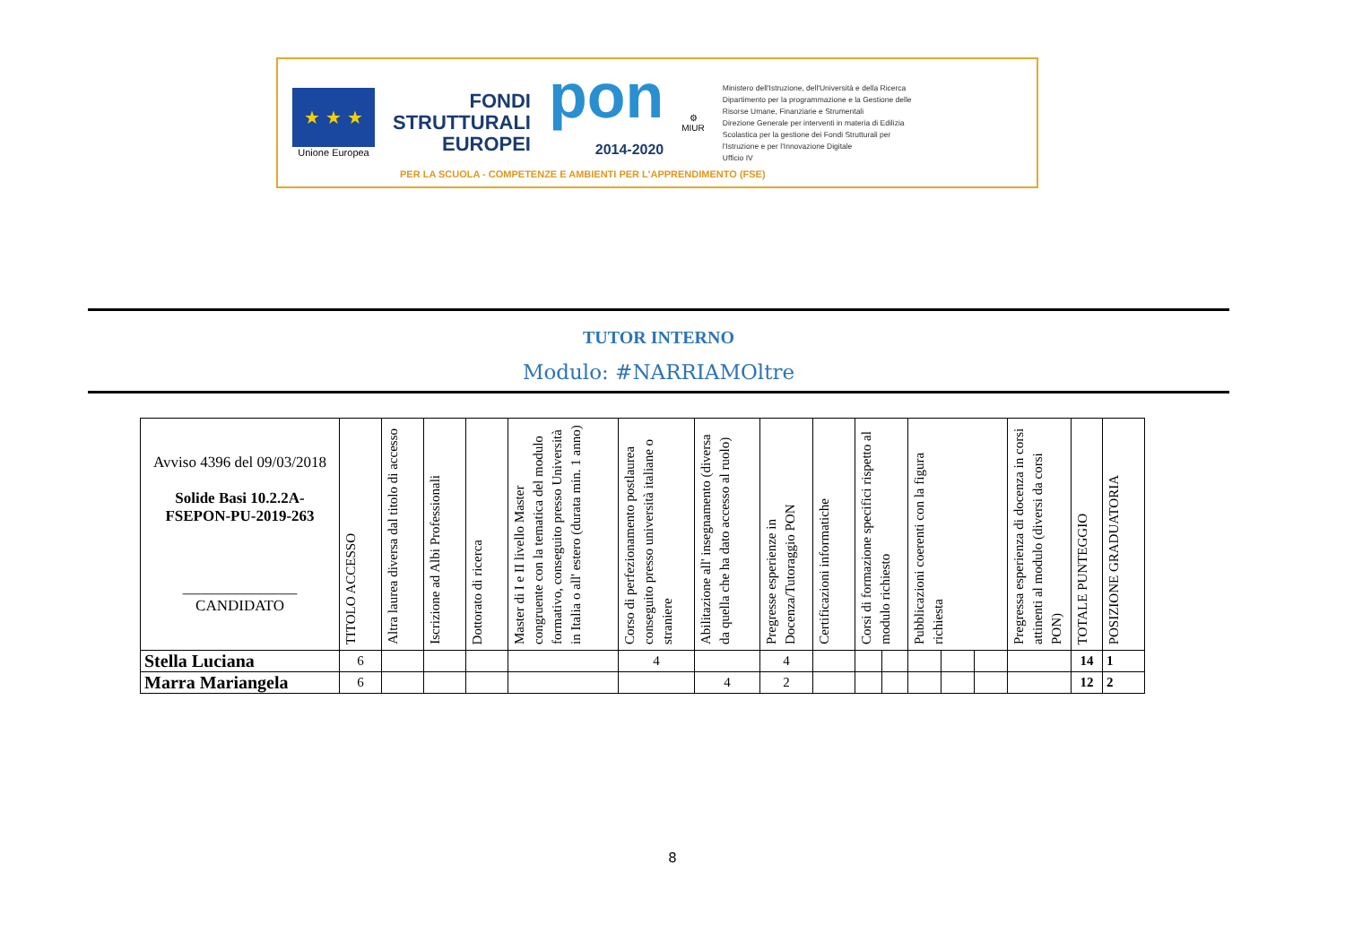★ ★ ★
Unione Europea
FONDI
STRUTTURALI
EUROPEI
pon
2014-2020
⚙
MIUR
Ministero dell'Istruzione, dell'Università e della Ricerca
Dipartimento per la programmazione e la Gestione delle
Risorse Umane, Finanziarie e Strumentali
Direzione Generale per interventi in materia di Edilizia
Scolastica per la gestione dei Fondi Strutturali per
l'Istruzione e per l'Innovazione Digitale
Ufficio IV
PER LA SCUOLA - COMPETENZE E AMBIENTI PER L'APPRENDIMENTO (FSE)
TUTOR INTERNO
Modulo: #NARRIAMOltre
| Avviso 4396 del 09/03/2018 Solide Basi 10.2.2A-FSEPON-PU-2019-263 _______________ CANDIDATO | TITOLO ACCESSO | Altra laurea diversa dal titolo di accesso | Iscrizione ad Albi Professionali | Dottorato di ricerca | Master di I e II livello Master congruente con la tematica del modulo formativo, conseguito presso Università in Italia o all' estero (durata min. 1 anno) | Corso di perfezionamento postlaurea conseguito presso università italiane o straniere | Abilitazione all' insegnamento (diversa da quella che ha dato accesso al ruolo) | Pregresse esperienze in Docenza/Tutoraggio PON | Certificazioni informatiche | Corsi di formazione specifici rispetto al modulo richiesto | | Pubblicazioni coerenti con la figura richiesta | | | Pregressa esperienza di docenza in corsi attinenti al modulo (diversi da corsi PON) | TOTALE PUNTEGGIO | POSIZIONE GRADUATORIA |
| --- | --- | --- | --- | --- | --- | --- | --- | --- | --- | --- | --- | --- | --- | --- | --- | --- | --- |
| Stella Luciana | 6 | | | | | 4 | | 4 | | | | | | | | 14 | 1 |
| Marra Mariangela | 6 | | | | | | 4 | 2 | | | | | | | | 12 | 2 |
8